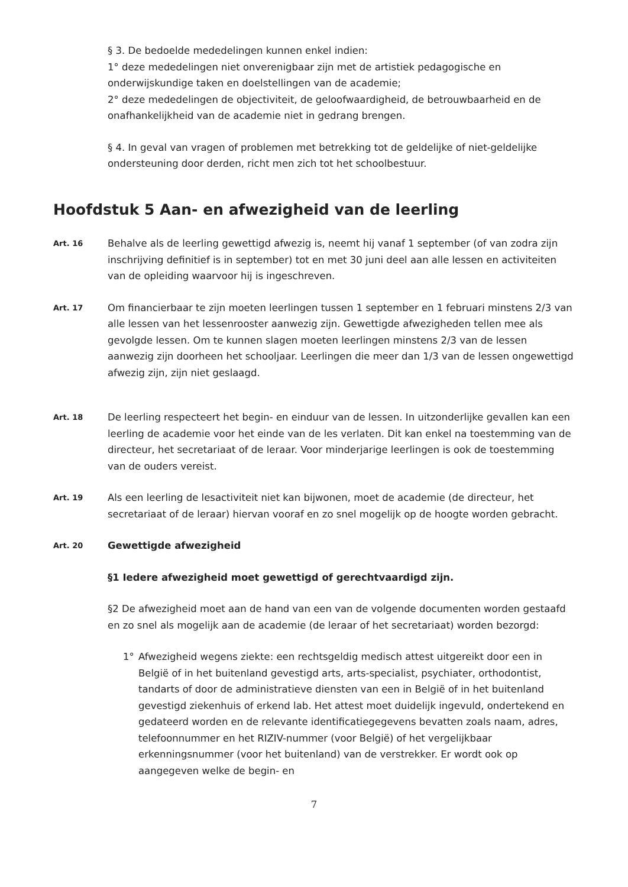§ 3. De bedoelde mededelingen kunnen enkel indien:
1° deze mededelingen niet onverenigbaar zijn met de artistiek pedagogische en onderwijskundige taken en doelstellingen van de academie;
2° deze mededelingen de objectiviteit, de geloofwaardigheid, de betrouwbaarheid en de onafhankelijkheid van de academie niet in gedrang brengen.
§ 4. In geval van vragen of problemen met betrekking tot de geldelijke of niet-geldelijke ondersteuning door derden, richt men zich tot het schoolbestuur.
Hoofdstuk 5 Aan- en afwezigheid van de leerling
Art. 16
Behalve als de leerling gewettigd afwezig is, neemt hij vanaf 1 september (of van zodra zijn inschrijving definitief is in september) tot en met 30 juni deel aan alle lessen en activiteiten van de opleiding waarvoor hij is ingeschreven.
Art. 17
Om financierbaar te zijn moeten leerlingen tussen 1 september en 1 februari minstens 2/3 van alle lessen van het lessenrooster aanwezig zijn. Gewettigde afwezigheden tellen mee als gevolgde lessen. Om te kunnen slagen moeten leerlingen minstens 2/3 van de lessen aanwezig zijn doorheen het schooljaar. Leerlingen die meer dan 1/3 van de lessen ongewettigd afwezig zijn, zijn niet geslaagd.
Art. 18
De leerling respecteert het begin- en einduur van de lessen. In uitzonderlijke gevallen kan een leerling de academie voor het einde van de les verlaten. Dit kan enkel na toestemming van de directeur, het secretariaat of de leraar. Voor minderjarige leerlingen is ook de toestemming van de ouders vereist.
Art. 19
Als een leerling de lesactiviteit niet kan bijwonen, moet de academie (de directeur, het secretariaat of de leraar) hiervan vooraf en zo snel mogelijk op de hoogte worden gebracht.
Art. 20
Gewettigde afwezigheid
§1 Iedere afwezigheid moet gewettigd of gerechtvaardigd zijn.
§2 De afwezigheid moet aan de hand van een van de volgende documenten worden gestaafd en zo snel als mogelijk aan de academie (de leraar of het secretariaat) worden bezorgd:
1° Afwezigheid wegens ziekte: een rechtsgeldig medisch attest uitgereikt door een in België of in het buitenland gevestigd arts, arts-specialist, psychiater, orthodontist, tandarts of door de administratieve diensten van een in België of in het buitenland gevestigd ziekenhuis of erkend lab. Het attest moet duidelijk ingevuld, ondertekend en gedateerd worden en de relevante identificatiegegevens bevatten zoals naam, adres, telefoonnummer en het RIZIV-nummer (voor België) of het vergelijkbaar erkenningsnummer (voor het buitenland) van de verstrekker. Er wordt ook op aangegeven welke de begin- en
7